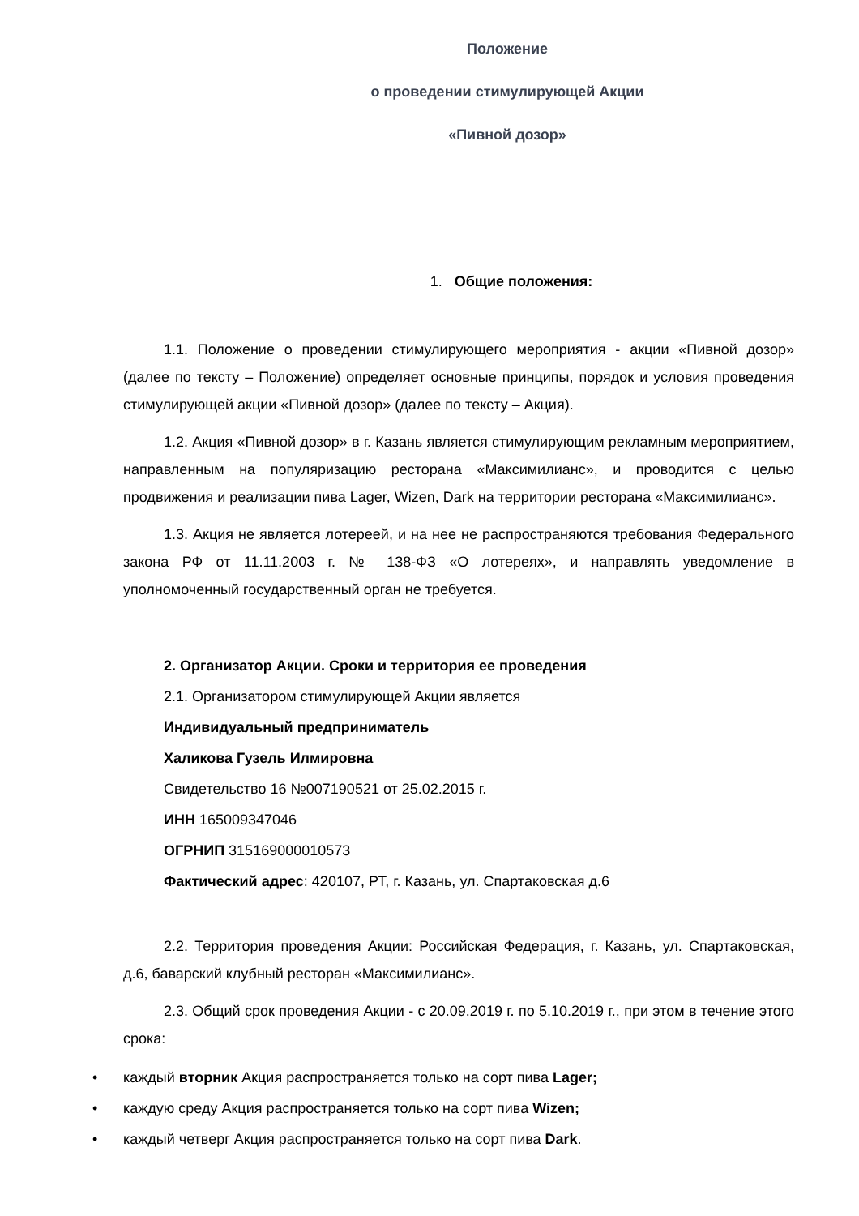Положение
о проведении стимулирующей Акции
«Пивной дозор»
1. Общие положения:
1.1. Положение о проведении стимулирующего мероприятия - акции «Пивной дозор» (далее по тексту – Положение) определяет основные принципы, порядок и условия проведения стимулирующей акции «Пивной дозор» (далее по тексту – Акция).
1.2. Акция «Пивной дозор» в г. Казань является стимулирующим рекламным мероприятием, направленным на популяризацию ресторана «Максимилианс», и проводится с целью продвижения и реализации пива Lager, Wizen, Dark на территории ресторана «Максимилианс».
1.3. Акция не является лотереей, и на нее не распространяются требования Федерального закона РФ от 11.11.2003 г. № 138-ФЗ «О лотереях», и направлять уведомление в уполномоченный государственный орган не требуется.
2. Организатор Акции. Сроки и территория ее проведения
2.1. Организатором стимулирующей Акции является
Индивидуальный предприниматель
Халикова Гузель Илмировна
Свидетельство 16 №007190521 от 25.02.2015 г.
ИНН 165009347046
ОГРНИП 315169000010573
Фактический адрес: 420107, РТ, г. Казань, ул. Спартаковская д.6
2.2. Территория проведения Акции: Российская Федерация, г. Казань, ул. Спартаковская, д.6, баварский клубный ресторан «Максимилианс».
2.3. Общий срок проведения Акции - с 20.09.2019 г. по 5.10.2019 г., при этом в течение этого срока:
• каждый вторник Акция распространяется только на сорт пива Lager;
• каждую среду Акция распространяется только на сорт пива Wizen;
• каждый четверг Акция распространяется только на сорт пива Dark.